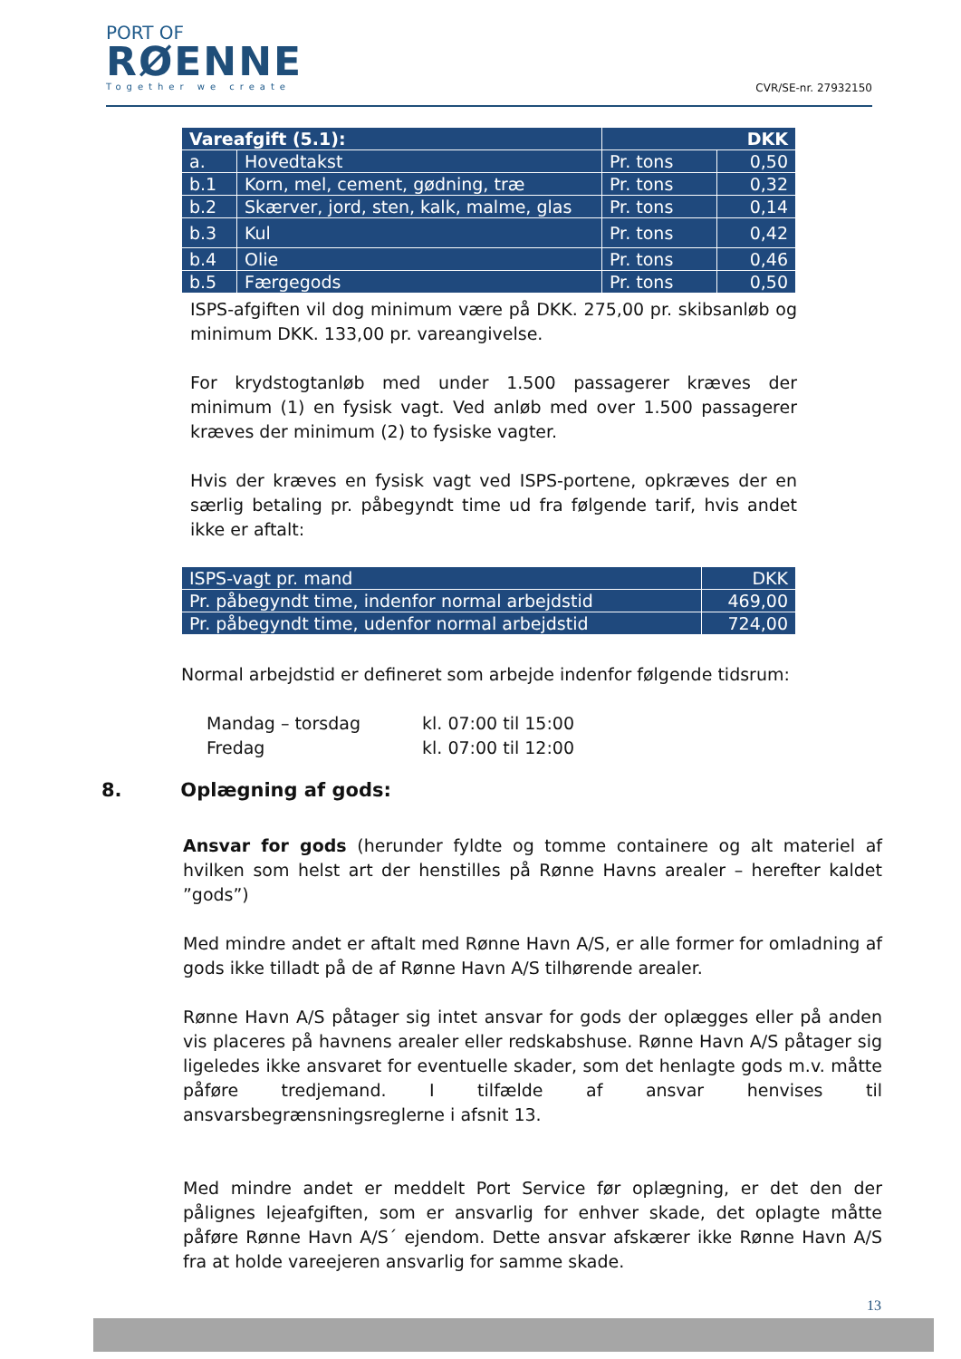PORT OF
RØENNE
Together we create
CVR/SE-nr. 27932150
| Vareafgift (5.1): | | DKK | |
| --- | --- | --- | --- |
| a. | Hovedtakst | Pr. tons | 0,50 |
| b.1 | Korn, mel, cement, gødning, træ | Pr. tons | 0,32 |
| b.2 | Skærver, jord, sten, kalk, malme, glas | Pr. tons | 0,14 |
| b.3 | Kul | Pr. tons | 0,42 |
| b.4 | Olie | Pr. tons | 0,46 |
| b.5 | Færgegods | Pr. tons | 0,50 |
ISPS-afgiften vil dog minimum være på DKK. 275,00 pr. skibsanløb og minimum DKK. 133,00 pr. vareangivelse.
For krydstogtanløb med under 1.500 passagerer kræves der minimum (1) en fysisk vagt. Ved anløb med over 1.500 passagerer kræves der minimum (2) to fysiske vagter.
Hvis der kræves en fysisk vagt ved ISPS-portene, opkræves der en særlig betaling pr. påbegyndt time ud fra følgende tarif, hvis andet ikke er aftalt:
| ISPS-vagt pr. mand | DKK |
| Pr. påbegyndt time, indenfor normal arbejdstid | 469,00 |
| Pr. påbegyndt time, udenfor normal arbejdstid | 724,00 |
Normal arbejdstid er defineret som arbejde indenfor følgende tidsrum:
Mandag – torsdag kl. 07:00 til 15:00
Fredag kl. 07:00 til 12:00
8. Oplægning af gods:
Ansvar for gods (herunder fyldte og tomme containere og alt materiel af hvilken som helst art der henstilles på Rønne Havns arealer – herefter kaldet ”gods”)
Med mindre andet er aftalt med Rønne Havn A/S, er alle former for omladning af gods ikke tilladt på de af Rønne Havn A/S tilhørende arealer.
Rønne Havn A/S påtager sig intet ansvar for gods der oplægges eller på anden vis placeres på havnens arealer eller redskabshuse. Rønne Havn A/S påtager sig ligeledes ikke ansvaret for eventuelle skader, som det henlagte gods m.v. måtte påføre tredjemand. I tilfælde af ansvar henvises til ansvarsbegrænsningsreglerne i afsnit 13.
Med mindre andet er meddelt Port Service før oplægning, er det den der pålignes lejeafgiften, som er ansvarlig for enhver skade, det oplagte måtte påføre Rønne Havn A/S´ ejendom. Dette ansvar afskærer ikke Rønne Havn A/S fra at holde vareejeren ansvarlig for samme skade.
13